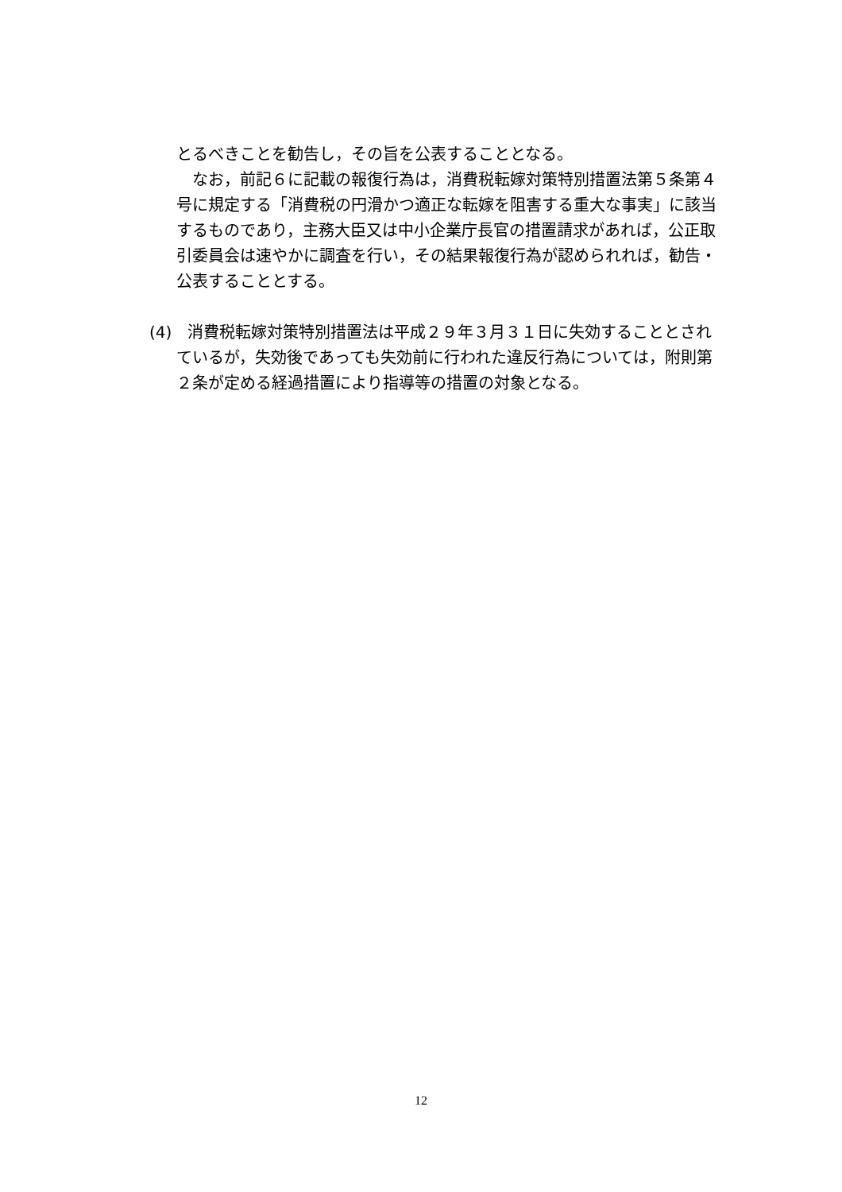とるべきことを勧告し，その旨を公表することとなる。
なお，前記６に記載の報復行為は，消費税転嫁対策特別措置法第５条第４号に規定する「消費税の円滑かつ適正な転嫁を阻害する重大な事実」に該当するものであり，主務大臣又は中小企業庁長官の措置請求があれば，公正取引委員会は速やかに調査を行い，その結果報復行為が認められれば，勧告・公表することとする。
(4)　消費税転嫁対策特別措置法は平成２９年３月３１日に失効することとされているが，失効後であっても失効前に行われた違反行為については，附則第２条が定める経過措置により指導等の措置の対象となる。
12